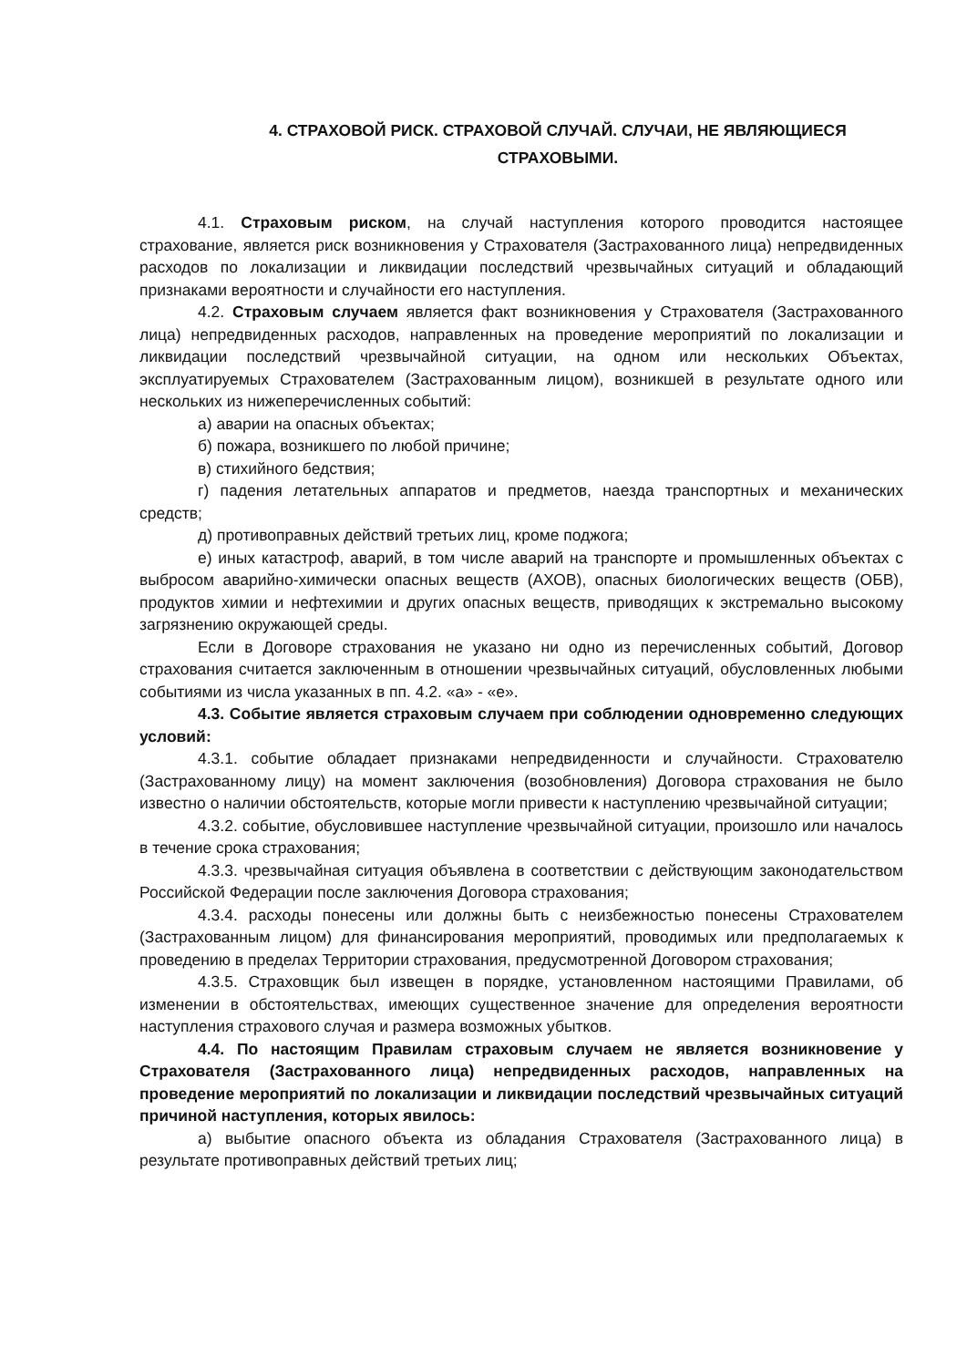4. СТРАХОВОЙ РИСК. СТРАХОВОЙ СЛУЧАЙ. СЛУЧАИ, НЕ ЯВЛЯЮЩИЕСЯ СТРАХОВЫМИ.
4.1. Страховым риском, на случай наступления которого проводится настоящее страхование, является риск возникновения у Страхователя (Застрахованного лица) непредвиденных расходов по локализации и ликвидации последствий чрезвычайных ситуаций и обладающий признаками вероятности и случайности его наступления.
4.2. Страховым случаем является факт возникновения у Страхователя (Застрахованного лица) непредвиденных расходов, направленных на проведение мероприятий по локализации и ликвидации последствий чрезвычайной ситуации, на одном или нескольких Объектах, эксплуатируемых Страхователем (Застрахованным лицом), возникшей в результате одного или нескольких из нижеперечисленных событий:
а) аварии на опасных объектах;
б) пожара, возникшего по любой причине;
в) стихийного бедствия;
г) падения летательных аппаратов и предметов, наезда транспортных и механических средств;
д) противоправных действий третьих лиц, кроме поджога;
е) иных катастроф, аварий, в том числе аварий на транспорте и промышленных объектах с выбросом аварийно-химически опасных веществ (АХОВ), опасных биологических веществ (ОБВ), продуктов химии и нефтехимии и других опасных веществ, приводящих к экстремально высокому загрязнению окружающей среды.
Если в Договоре страхования не указано ни одно из перечисленных событий, Договор страхования считается заключенным в отношении чрезвычайных ситуаций, обусловленных любыми событиями из числа указанных в пп. 4.2. «а» - «е».
4.3. Событие является страховым случаем при соблюдении одновременно следующих условий:
4.3.1. событие обладает признаками непредвиденности и случайности. Страхователю (Застрахованному лицу) на момент заключения (возобновления) Договора страхования не было известно о наличии обстоятельств, которые могли привести к наступлению чрезвычайной ситуации;
4.3.2. событие, обусловившее наступление чрезвычайной ситуации, произошло или началось в течение срока страхования;
4.3.3. чрезвычайная ситуация объявлена в соответствии с действующим законодательством Российской Федерации после заключения Договора страхования;
4.3.4. расходы понесены или должны быть с неизбежностью понесены Страхователем (Застрахованным лицом) для финансирования мероприятий, проводимых или предполагаемых к проведению в пределах Территории страхования, предусмотренной Договором страхования;
4.3.5. Страховщик был извещен в порядке, установленном настоящими Правилами, об изменении в обстоятельствах, имеющих существенное значение для определения вероятности наступления страхового случая и размера возможных убытков.
4.4. По настоящим Правилам страховым случаем не является возникновение у Страхователя (Застрахованного лица) непредвиденных расходов, направленных на проведение мероприятий по локализации и ликвидации последствий чрезвычайных ситуаций причиной наступления, которых явилось:
а) выбытие опасного объекта из обладания Страхователя (Застрахованного лица) в результате противоправных действий третьих лиц;